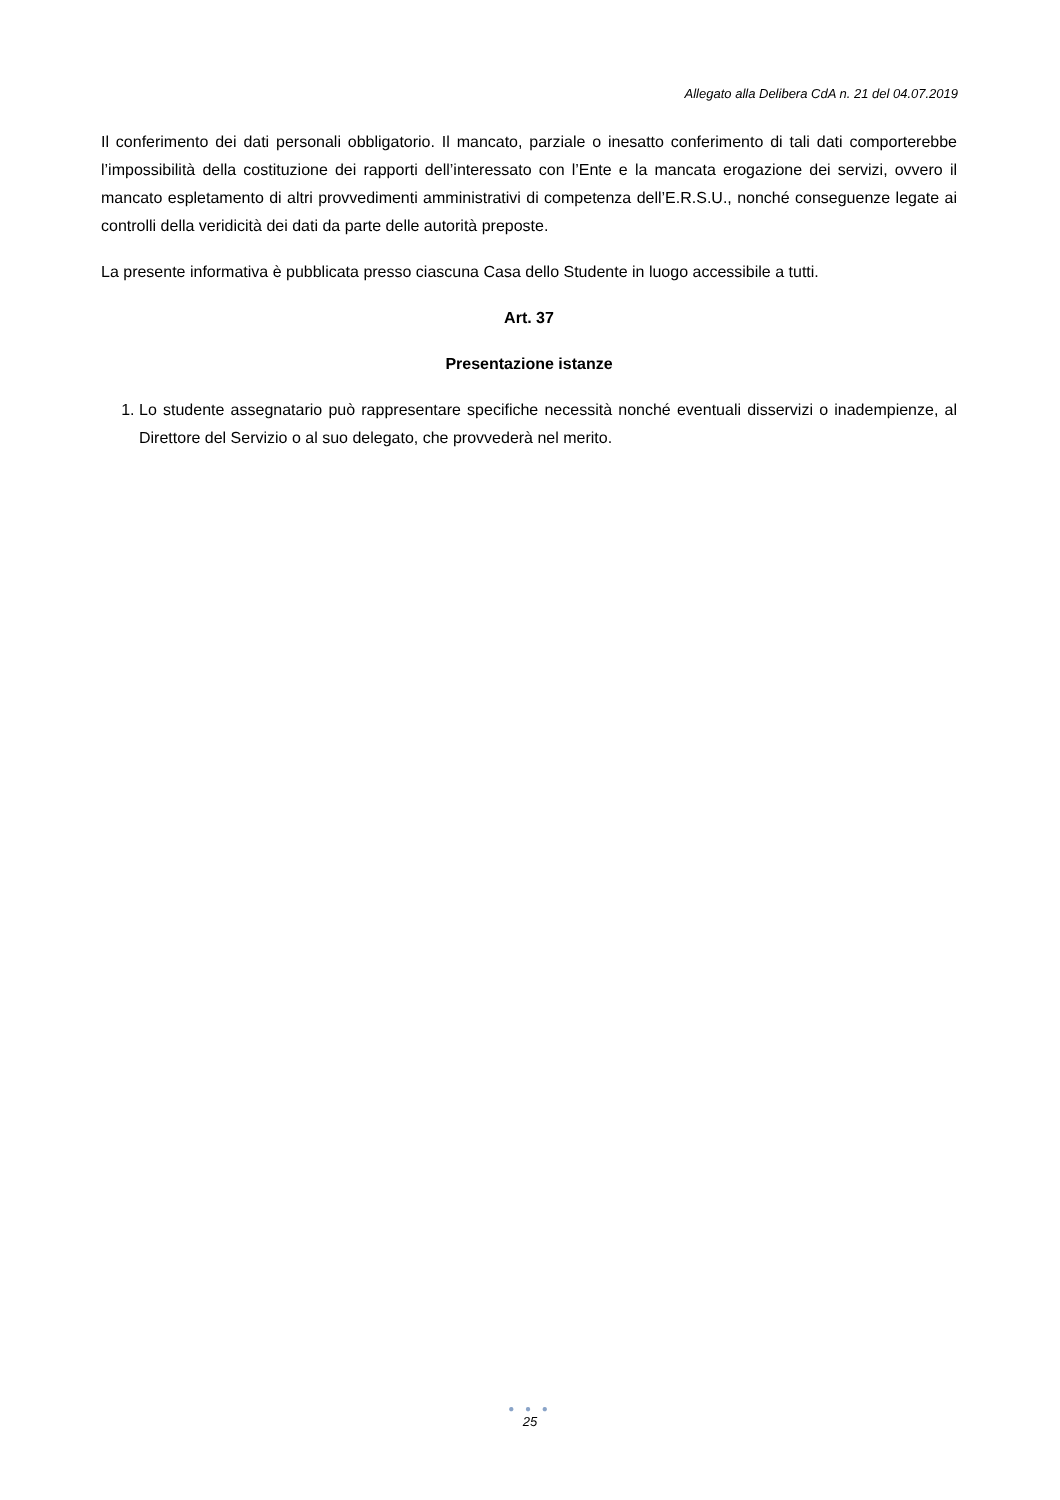Allegato alla Delibera CdA n. 21 del 04.07.2019
Il conferimento dei dati personali obbligatorio. Il mancato, parziale o inesatto conferimento di tali dati comporterebbe l’impossibilità della costituzione dei rapporti dell’interessato con l’Ente e la mancata erogazione dei servizi, ovvero il mancato espletamento di altri provvedimenti amministrativi di competenza dell’E.R.S.U., nonché conseguenze legate ai controlli della veridicità dei dati da parte delle autorità preposte.
La presente informativa è pubblicata presso ciascuna Casa dello Studente in luogo accessibile a tutti.
Art. 37
Presentazione istanze
1. Lo studente assegnatario può rappresentare specifiche necessità nonché eventuali disservizi o inadempienze, al Direttore del Servizio o al suo delegato, che provvederà nel merito.
● ● ●
25